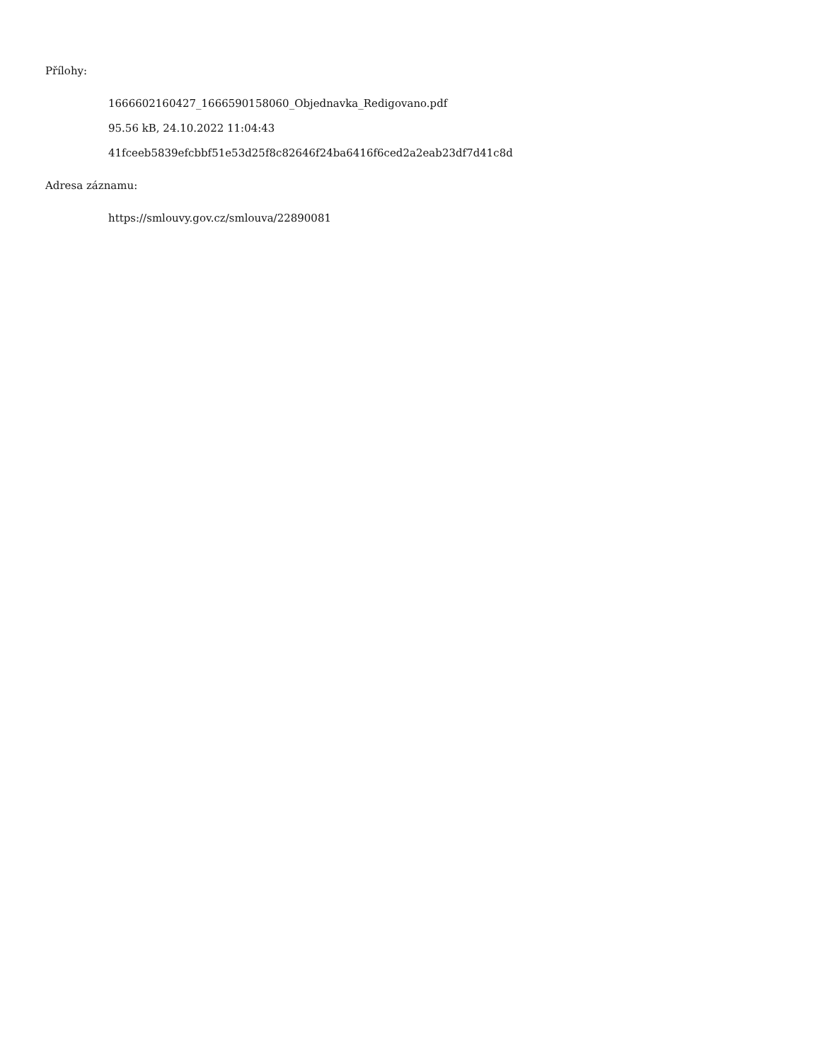Přílohy:
1666602160427_1666590158060_Objednavka_Redigovano.pdf
95.56 kB, 24.10.2022 11:04:43
41fceeb5839efcbbf51e53d25f8c82646f24ba6416f6ced2a2eab23df7d41c8d
Adresa záznamu:
https://smlouvy.gov.cz/smlouva/22890081